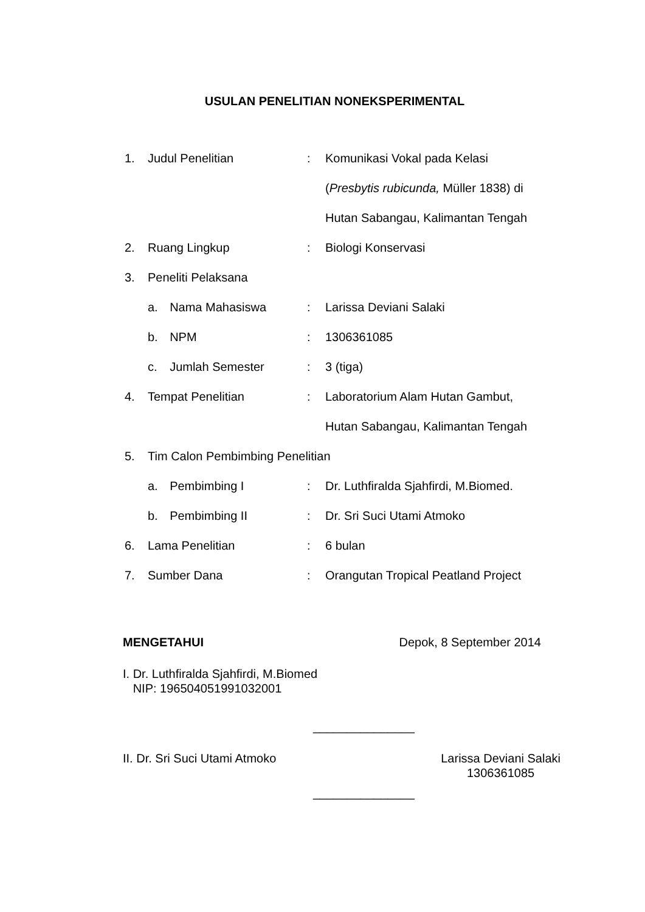USULAN PENELITIAN NONEKSPERIMENTAL
| 1. | Judul Penelitian | | : | Komunikasi Vokal pada Kelasi |
| | | | | ( Presbytis rubicunda, Müller 1838) di |
| | | | | Hutan Sabangau, Kalimantan Tengah |
| 2. | Ruang Lingkup | | : | Biologi Konservasi |
| 3. | Peneliti Pelaksana | | | |
| | a. | Nama Mahasiswa | : | Larissa Deviani Salaki |
| | b. | NPM | : | 1306361085 |
| | c. | Jumlah Semester | : | 3 (tiga) |
| 4. | Tempat Penelitian | | : | Laboratorium Alam Hutan Gambut, |
| | | | | Hutan Sabangau, Kalimantan Tengah |
| 5. | Tim Calon Pembimbing Penelitian | | | |
| | a. | Pembimbing I | : | Dr. Luthfiralda Sjahfirdi, M.Biomed. |
| | b. | Pembimbing II | : | Dr. Sri Suci Utami Atmoko |
| 6. | Lama Penelitian | | : | 6 bulan |
| 7. | Sumber Dana | | : | Orangutan Tropical Peatland Project |
MENGETAHUI Depok, 8 September 2014
I. Dr. Luthfiralda Sjahfirdi, M.Biomed
NIP: 196504051991032001
_______________
II. Dr. Sri Suci Utami Atmoko Larissa Deviani Salaki
1306361085
_______________